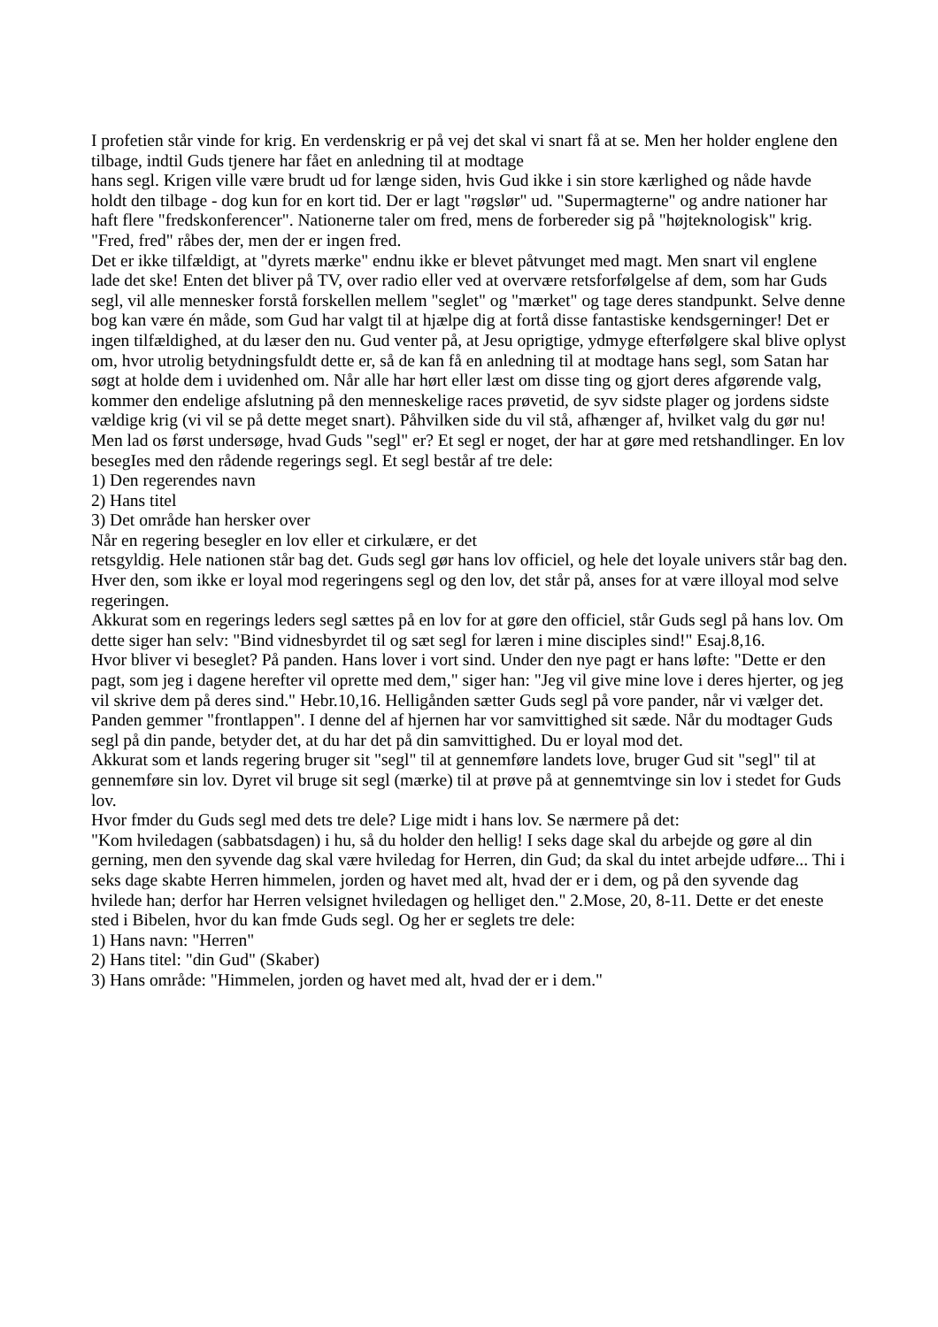I profetien står vinde for krig. En verdenskrig er på vej det skal vi snart få at se. Men her holder englene den tilbage, indtil Guds tjenere har fået en anledning til at modtage
hans segl. Krigen ville være brudt ud for længe siden, hvis Gud ikke i sin store kærlighed og nåde havde holdt den tilbage - dog kun for en kort tid. Der er lagt "røgslør" ud. "Supermagterne" og andre nationer har haft flere "fredskonferencer". Nationerne taler om fred, mens de forbereder sig på "højteknologisk" krig. "Fred, fred" råbes der, men der er ingen fred.
Det er ikke tilfældigt, at "dyrets mærke" endnu ikke er blevet påtvunget med magt. Men snart vil englene lade det ske! Enten det bliver på TV, over radio eller ved at overvære retsforfølgelse af dem, som har Guds segl, vil alle mennesker forstå forskellen mellem "seglet" og "mærket" og tage deres standpunkt. Selve denne bog kan være én måde, som Gud har valgt til at hjælpe dig at fortå disse fantastiske kendsgerninger! Det er ingen tilfældighed, at du læser den nu. Gud venter på, at Jesu oprigtige, ydmyge efterfølgere skal blive oplyst om, hvor utrolig betydningsfuldt dette er, så de kan få en anledning til at modtage hans segl, som Satan har søgt at holde dem i uvidenhed om. Når alle har hørt eller læst om disse ting og gjort deres afgørende valg, kommer den endelige afslutning på den menneskelige races prøvetid, de syv sidste plager og jordens sidste vældige krig (vi vil se på dette meget snart). Påhvilken side du vil stå, afhænger af, hvilket valg du gør nu! Men lad os først undersøge, hvad Guds "segl" er? Et segl er noget, der har at gøre med retshandlinger. En lov besegIes med den rådende regerings segl. Et segl består af tre dele:
1) Den regerendes navn
2) Hans titel
3) Det område han hersker over
Når en regering besegler en lov eller et cirkulære, er det
retsgyldig. Hele nationen står bag det. Guds segl gør hans lov officiel, og hele det loyale univers står bag den.
Hver den, som ikke er loyal mod regeringens segl og den lov, det står på, anses for at være illoyal mod selve regeringen.
Akkurat som en regerings leders segl sættes på en lov for at gøre den officiel, står Guds segl på hans lov. Om dette siger han selv: "Bind vidnesbyrdet til og sæt segl for læren i mine disciples sind!" Esaj.8,16.
Hvor bliver vi beseglet? På panden. Hans lover i vort sind. Under den nye pagt er hans løfte: "Dette er den pagt, som jeg i dagene herefter vil oprette med dem," siger han: "Jeg vil give mine love i deres hjerter, og jeg vil skrive dem på deres sind." Hebr.10,16. Helligånden sætter Guds segl på vore pander, når vi vælger det. Panden gemmer "frontlappen". I denne del af hjernen har vor samvittighed sit sæde. Når du modtager Guds segl på din pande, betyder det, at du har det på din samvittighed. Du er loyal mod det.
Akkurat som et lands regering bruger sit "segl" til at gennemføre landets love, bruger Gud sit "segl" til at gennemføre sin lov. Dyret vil bruge sit segl (mærke) til at prøve på at gennemtvinge sin lov i stedet for Guds lov.
Hvor fmder du Guds segl med dets tre dele? Lige midt i hans lov. Se nærmere på det:
"Kom hviledagen (sabbatsdagen) i hu, så du holder den hellig! I seks dage skal du arbejde og gøre al din gerning, men den syvende dag skal være hviledag for Herren, din Gud; da skal du intet arbejde udføre... Thi i seks dage skabte Herren himmelen, jorden og havet med alt, hvad der er i dem, og på den syvende dag hvilede han; derfor har Herren velsignet hviledagen og helliget den." 2.Mose, 20, 8-11. Dette er det eneste sted i Bibelen, hvor du kan fmde Guds segl. Og her er seglets tre dele:
1) Hans navn: "Herren"
2) Hans titel: "din Gud" (Skaber)
3) Hans område: "Himmelen, jorden og havet med alt, hvad der er i dem."